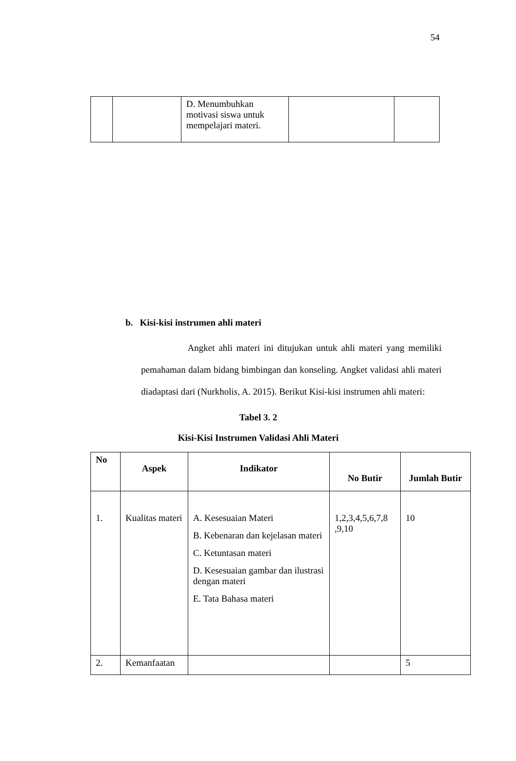54
| | | D. Menumbuhkan motivasi siswa untuk mempelajari materi. | | |
b. Kisi-kisi instrumen ahli materi
Angket ahli materi ini ditujukan untuk ahli materi yang memiliki pemahaman dalam bidang bimbingan dan konseling. Angket validasi ahli materi diadaptasi dari (Nurkholis, A. 2015). Berikut Kisi-kisi instrumen ahli materi:
Tabel 3. 2
Kisi-Kisi Instrumen Validasi Ahli Materi
| No | Aspek | Indikator | No Butir | Jumlah Butir |
| --- | --- | --- | --- | --- |
| 1. | Kualitas materi | A. Kesesuaian Materi B. Kebenaran dan kejelasan materi C. Ketuntasan materi D. Kesesuaian gambar dan ilustrasi dengan materi E. Tata Bahasa materi | 1,2,3,4,5,6,7,8 ,9,10 | 10 |
| 2. | Kemanfaatan | | | 5 |